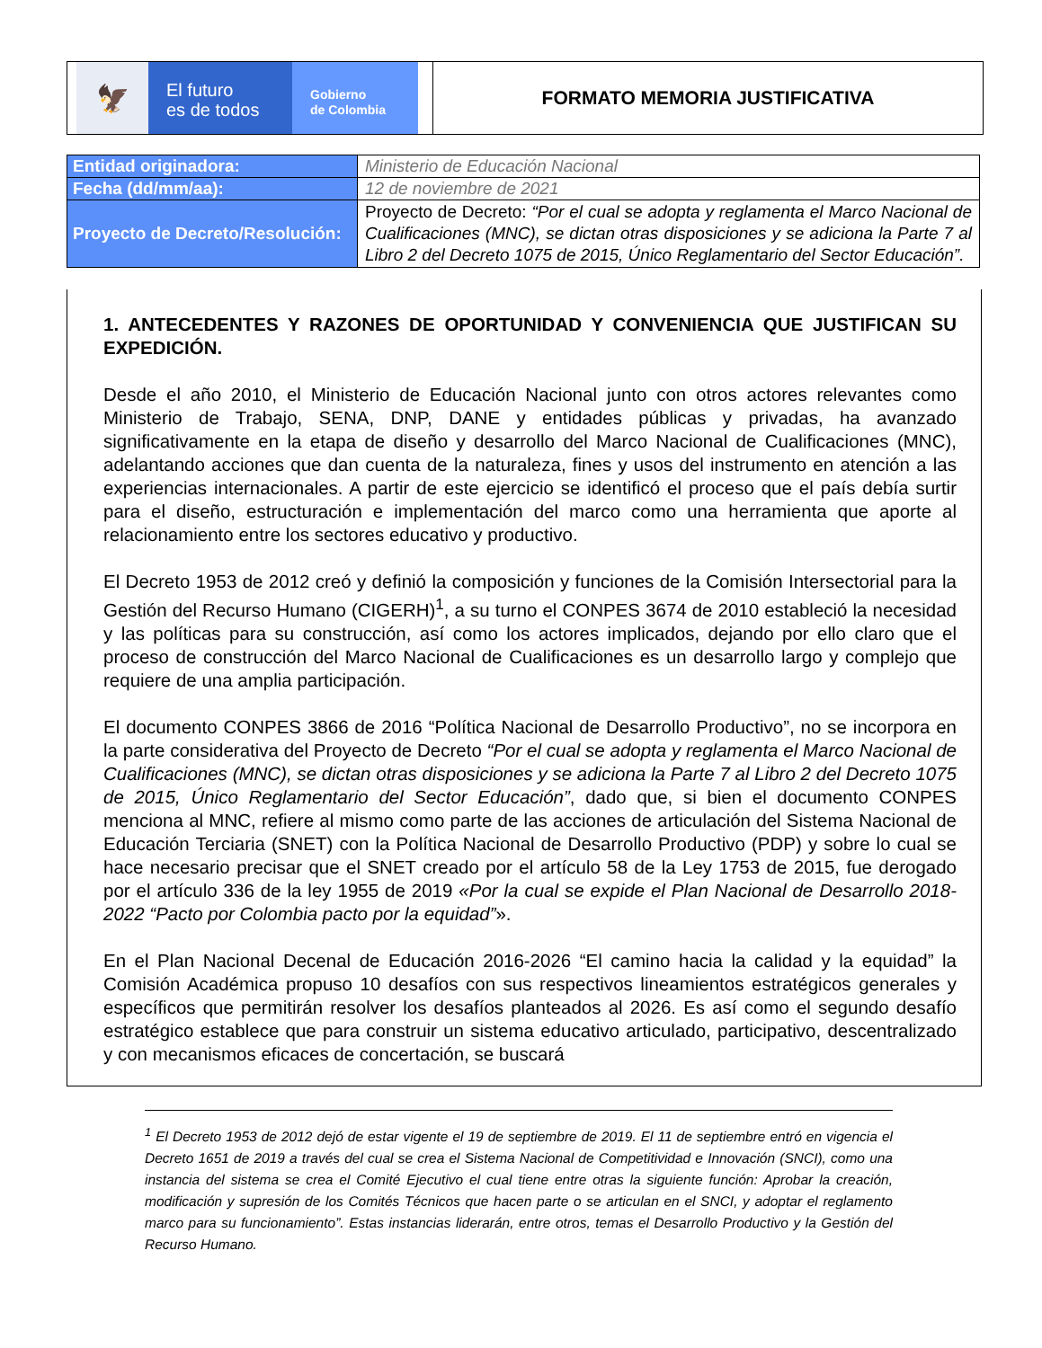🦅
El futuro
es de todos
Gobierno
de Colombia
FORMATO MEMORIA JUSTIFICATIVA
| Entidad originadora: | Ministerio de Educación Nacional |
| Fecha (dd/mm/aa): | 12 de noviembre de 2021 |
| Proyecto de Decreto/Resolución: | Proyecto de Decreto: “Por el cual se adopta y reglamenta el Marco Nacional de Cualificaciones (MNC), se dictan otras disposiciones y se adiciona la Parte 7 al Libro 2 del Decreto 1075 de 2015, Único Reglamentario del Sector Educación”. |
1. ANTECEDENTES Y RAZONES DE OPORTUNIDAD Y CONVENIENCIA QUE JUSTIFICAN SU EXPEDICIÓN.
Desde el año 2010, el Ministerio de Educación Nacional junto con otros actores relevantes como Ministerio de Trabajo, SENA, DNP, DANE y entidades públicas y privadas, ha avanzado significativamente en la etapa de diseño y desarrollo del Marco Nacional de Cualificaciones (MNC), adelantando acciones que dan cuenta de la naturaleza, fines y usos del instrumento en atención a las experiencias internacionales. A partir de este ejercicio se identificó el proceso que el país debía surtir para el diseño, estructuración e implementación del marco como una herramienta que aporte al relacionamiento entre los sectores educativo y productivo.
El Decreto 1953 de 2012 creó y definió la composición y funciones de la Comisión Intersectorial para la Gestión del Recurso Humano (CIGERH)<sup>1</sup>, a su turno el CONPES 3674 de 2010 estableció la necesidad y las políticas para su construcción, así como los actores implicados, dejando por ello claro que el proceso de construcción del Marco Nacional de Cualificaciones es un desarrollo largo y complejo que requiere de una amplia participación.
El documento CONPES 3866 de 2016 “Política Nacional de Desarrollo Productivo”, no se incorpora en la parte considerativa del Proyecto de Decreto “Por el cual se adopta y reglamenta el Marco Nacional de Cualificaciones (MNC), se dictan otras disposiciones y se adiciona la Parte 7 al Libro 2 del Decreto 1075 de 2015, Único Reglamentario del Sector Educación”, dado que, si bien el documento CONPES menciona al MNC, refiere al mismo como parte de las acciones de articulación del Sistema Nacional de Educación Terciaria (SNET) con la Política Nacional de Desarrollo Productivo (PDP) y sobre lo cual se hace necesario precisar que el SNET creado por el artículo 58 de la Ley 1753 de 2015, fue derogado por el artículo 336 de la ley 1955 de 2019 «Por la cual se expide el Plan Nacional de Desarrollo 2018-2022 “Pacto por Colombia pacto por la equidad”».
En el Plan Nacional Decenal de Educación 2016-2026 “El camino hacia la calidad y la equidad” la Comisión Académica propuso 10 desafíos con sus respectivos lineamientos estratégicos generales y específicos que permitirán resolver los desafíos planteados al 2026. Es así como el segundo desafío estratégico establece que para construir un sistema educativo articulado, participativo, descentralizado y con mecanismos eficaces de concertación, se buscará
<sup>1</sup> El Decreto 1953 de 2012 dejó de estar vigente el 19 de septiembre de 2019. El 11 de septiembre entró en vigencia el Decreto 1651 de 2019 a través del cual se crea el Sistema Nacional de Competitividad e Innovación (SNCI), como una instancia del sistema se crea el Comité Ejecutivo el cual tiene entre otras la siguiente función: Aprobar la creación, modificación y supresión de los Comités Técnicos que hacen parte o se articulan en el SNCI, y adoptar el reglamento marco para su funcionamiento”. Estas instancias liderarán, entre otros, temas el Desarrollo Productivo y la Gestión del Recurso Humano.